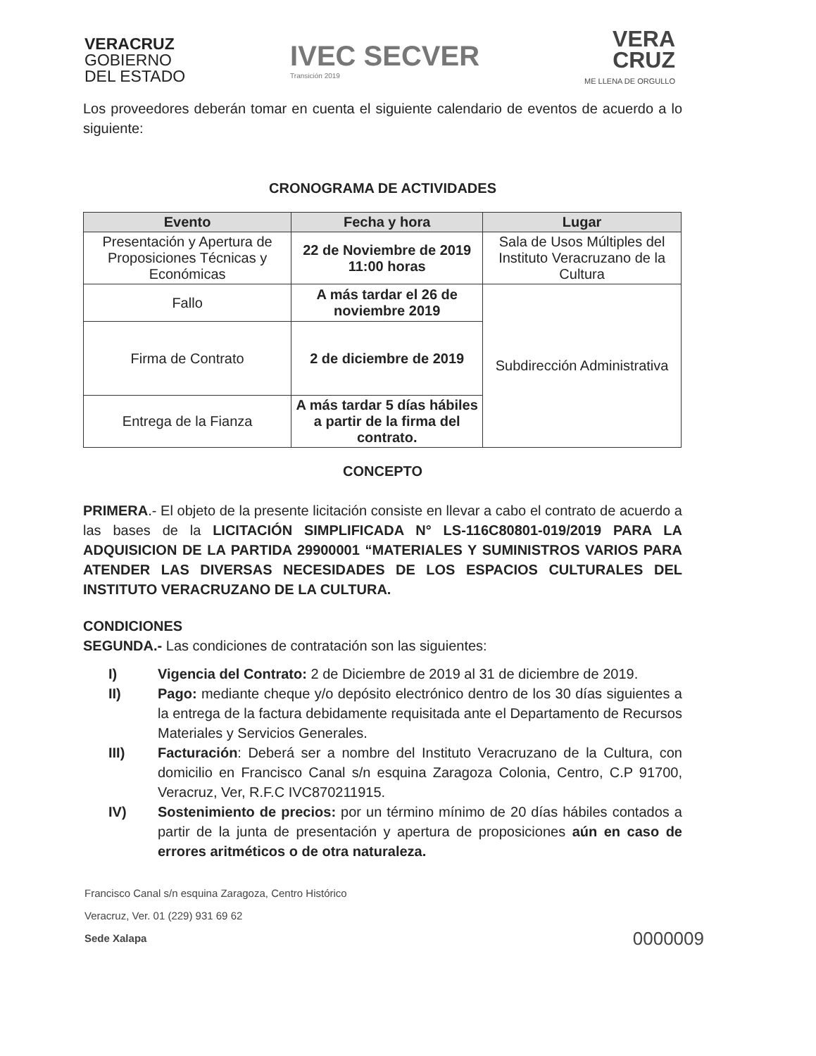VERACRUZ
GOBIERNO
DEL ESTADO
IVEC SECVER
Transición 2019
VERA
CRUZ
ME LLENA DE ORGULLO
Los proveedores deberán tomar en cuenta el siguiente calendario de eventos de acuerdo a lo siguiente:
CRONOGRAMA DE ACTIVIDADES
| Evento | Fecha y hora | Lugar |
| --- | --- | --- |
| Presentación y Apertura de Proposiciones Técnicas y Económicas | 22 de Noviembre de 2019 11:00 horas | Sala de Usos Múltiples del Instituto Veracruzano de la Cultura |
| Fallo | A más tardar el 26 de noviembre 2019 | Subdirección Administrativa |
| Firma de Contrato | 2 de diciembre de 2019 | |
| Entrega de la Fianza | A más tardar 5 días hábiles a partir de la firma del contrato. | |
CONCEPTO
PRIMERA.- El objeto de la presente licitación consiste en llevar a cabo el contrato de acuerdo a las bases de la LICITACIÓN SIMPLIFICADA N° LS-116C80801-019/2019 PARA LA ADQUISICION DE LA PARTIDA 29900001 “MATERIALES Y SUMINISTROS VARIOS PARA ATENDER LAS DIVERSAS NECESIDADES DE LOS ESPACIOS CULTURALES DEL INSTITUTO VERACRUZANO DE LA CULTURA.
CONDICIONES
SEGUNDA.- Las condiciones de contratación son las siguientes:
I) Vigencia del Contrato: 2 de Diciembre de 2019 al 31 de diciembre de 2019.
II) Pago: mediante cheque y/o depósito electrónico dentro de los 30 días siguientes a la entrega de la factura debidamente requisitada ante el Departamento de Recursos Materiales y Servicios Generales.
III) Facturación: Deberá ser a nombre del Instituto Veracruzano de la Cultura, con domicilio en Francisco Canal s/n esquina Zaragoza Colonia, Centro, C.P 91700, Veracruz, Ver, R.F.C IVC870211915.
IV) Sostenimiento de precios: por un término mínimo de 20 días hábiles contados a partir de la junta de presentación y apertura de proposiciones aún en caso de errores aritméticos o de otra naturaleza.
Francisco Canal s/n esquina Zaragoza, Centro Histórico
Veracruz, Ver. 01 (229) 931 69 62
Sede Xalapa
0000009